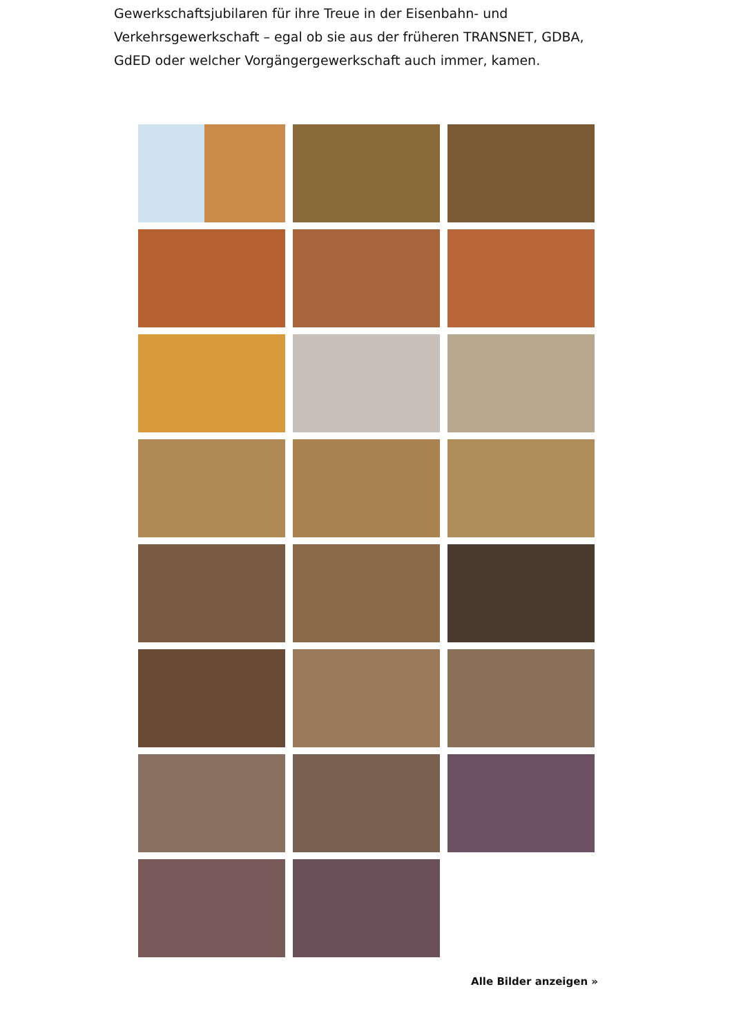Gewerkschaftsjubilaren für ihre Treue in der Eisenbahn- und Verkehrsgewerkschaft – egal ob sie aus der früheren TRANSNET, GDBA, GdED oder welcher Vorgängergewerkschaft auch immer, kamen.
Alle Bilder anzeigen »